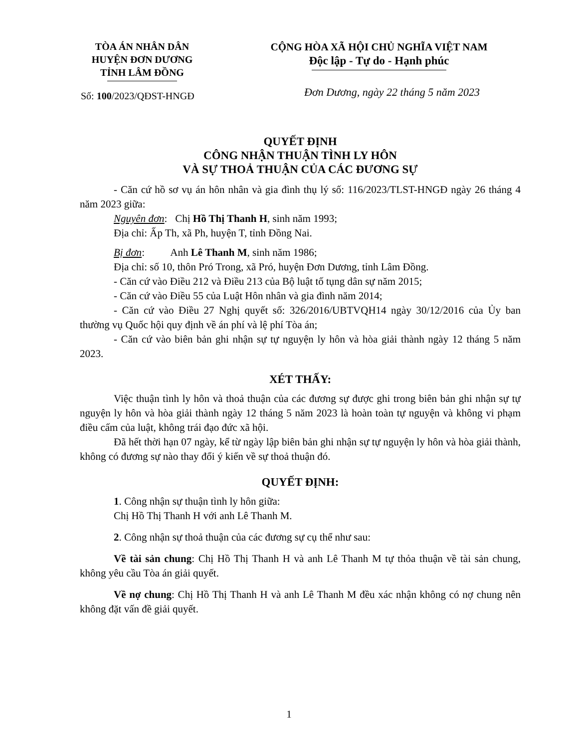TÒA ÁN NHÂN DÂN
HUYỆN ĐƠN DƯƠNG
TỈNH LÂM ĐỒNG
CỘNG HÒA XÃ HỘI CHỦ NGHĨA VIỆT NAM
Độc lập - Tự do - Hạnh phúc
Số: 100/2023/QĐST-HNGĐ
Đơn Dương, ngày 22 tháng 5 năm 2023
QUYẾT ĐỊNH
CÔNG NHẬN THUẬN TÌNH LY HÔN
VÀ SỰ THOẢ THUẬN CỦA CÁC ĐƯƠNG SỰ
- Căn cứ hồ sơ vụ án hôn nhân và gia đình thụ lý số: 116/2023/TLST-HNGĐ ngày 26 tháng 4 năm 2023 giữa:
Nguyên đơn: Chị Hồ Thị Thanh H, sinh năm 1993;
Địa chỉ: Ấp Th, xã Ph, huyện T, tỉnh Đồng Nai.
Bị đơn: Anh Lê Thanh M, sinh năm 1986;
Địa chỉ: số 10, thôn Pró Trong, xã Pró, huyện Đơn Dương, tỉnh Lâm Đồng.
- Căn cứ vào Điều 212 và Điều 213 của Bộ luật tố tụng dân sự năm 2015;
- Căn cứ vào Điều 55 của Luật Hôn nhân và gia đình năm 2014;
- Căn cứ vào Điều 27 Nghị quyết số: 326/2016/UBTVQH14 ngày 30/12/2016 của Ủy ban thường vụ Quốc hội quy định về án phí và lệ phí Tòa án;
- Căn cứ vào biên bản ghi nhận sự tự nguyện ly hôn và hòa giải thành ngày 12 tháng 5 năm 2023.
XÉT THẤY:
Việc thuận tình ly hôn và thoả thuận của các đương sự được ghi trong biên bản ghi nhận sự tự nguyện ly hôn và hòa giải thành ngày 12 tháng 5 năm 2023 là hoàn toàn tự nguyện và không vi phạm điều cấm của luật, không trái đạo đức xã hội.
Đã hết thời hạn 07 ngày, kể từ ngày lập biên bản ghi nhận sự tự nguyện ly hôn và hòa giải thành, không có đương sự nào thay đổi ý kiến về sự thoả thuận đó.
QUYẾT ĐỊNH:
1. Công nhận sự thuận tình ly hôn giữa:
Chị Hồ Thị Thanh H với anh Lê Thanh M.
2. Công nhận sự thoả thuận của các đương sự cụ thể như sau:
Về tài sản chung: Chị Hồ Thị Thanh H và anh Lê Thanh M tự thỏa thuận về tài sản chung, không yêu cầu Tòa án giải quyết.
Về nợ chung: Chị Hồ Thị Thanh H và anh Lê Thanh M đều xác nhận không có nợ chung nên không đặt vấn đề giải quyết.
1